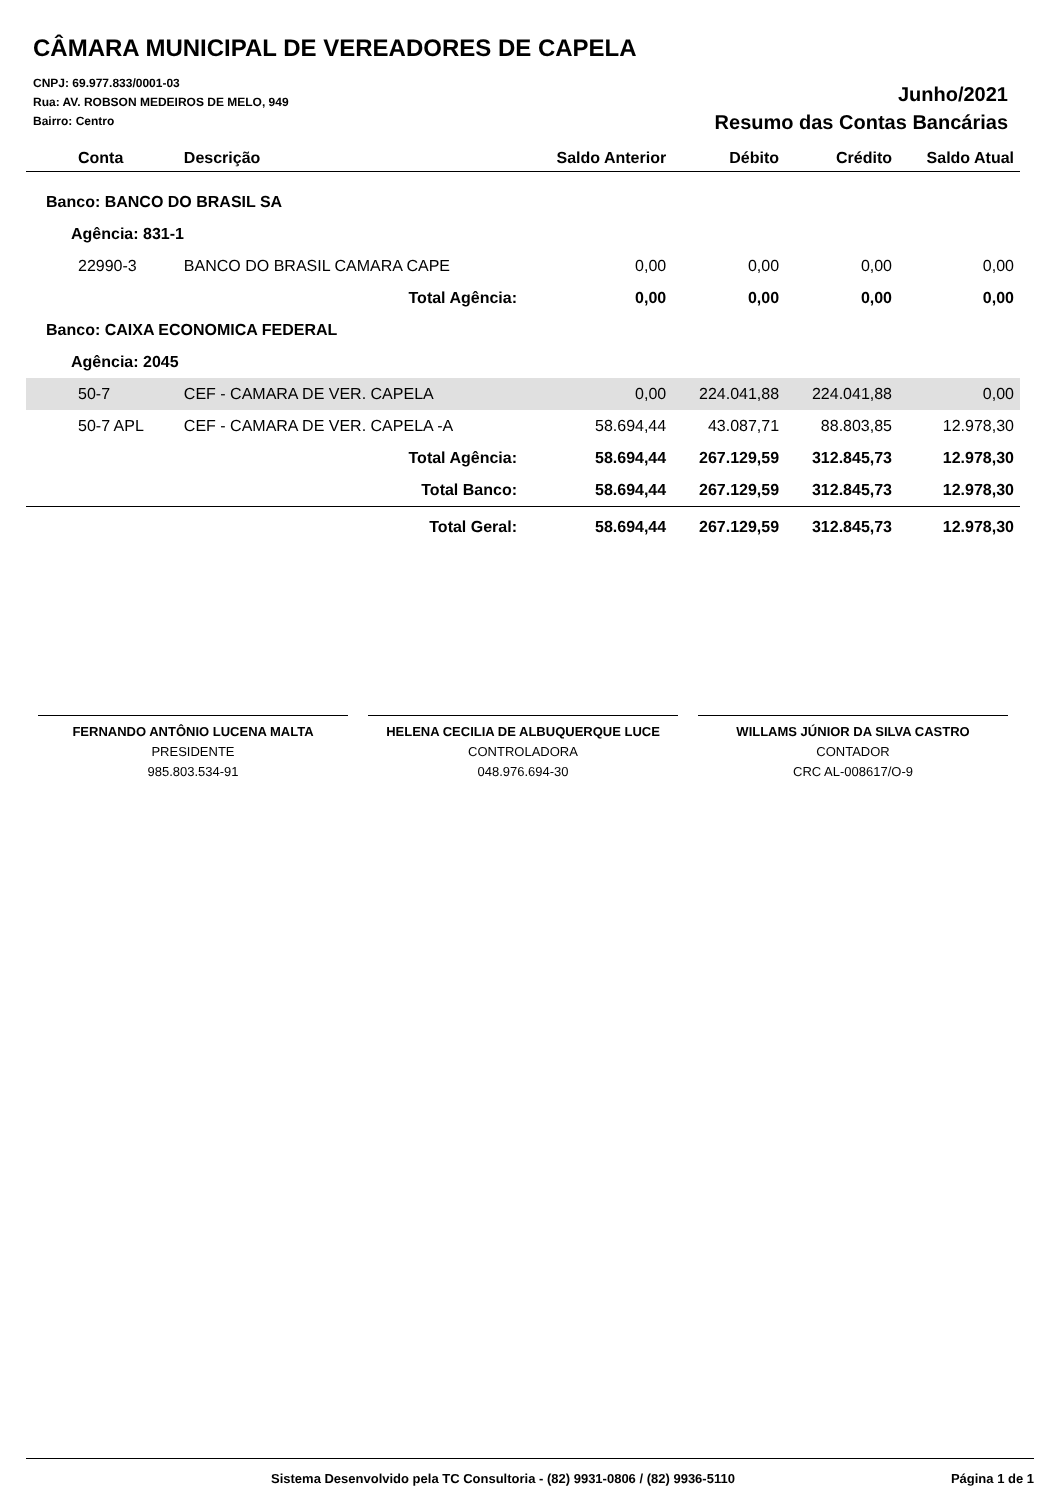CÂMARA MUNICIPAL DE VEREADORES DE CAPELA
CNPJ: 69.977.833/0001-03
Rua: AV. ROBSON MEDEIROS DE MELO, 949
Bairro: Centro
Junho/2021
Resumo das Contas Bancárias
| Conta | Descrição | Saldo Anterior | Débito | Crédito | Saldo Atual |
| --- | --- | --- | --- | --- | --- |
| Banco: BANCO DO BRASIL SA | | | | | |
| Agência: 831-1 | | | | | |
| 22990-3 | BANCO DO BRASIL CAMARA CAPE | 0,00 | 0,00 | 0,00 | 0,00 |
| | Total Agência: | 0,00 | 0,00 | 0,00 | 0,00 |
| Banco: CAIXA ECONOMICA FEDERAL | | | | | |
| Agência: 2045 | | | | | |
| 50-7 | CEF - CAMARA DE VER. CAPELA | 0,00 | 224.041,88 | 224.041,88 | 0,00 |
| 50-7 APL | CEF - CAMARA DE VER. CAPELA -A | 58.694,44 | 43.087,71 | 88.803,85 | 12.978,30 |
| | Total Agência: | 58.694,44 | 267.129,59 | 312.845,73 | 12.978,30 |
| | Total Banco: | 58.694,44 | 267.129,59 | 312.845,73 | 12.978,30 |
| | Total Geral: | 58.694,44 | 267.129,59 | 312.845,73 | 12.978,30 |
FERNANDO ANTÔNIO LUCENA MALTA
PRESIDENTE
985.803.534-91
HELENA CECILIA DE ALBUQUERQUE LUCE
CONTROLADORA
048.976.694-30
WILLAMS JÚNIOR DA SILVA CASTRO
CONTADOR
CRC AL-008617/O-9
Sistema Desenvolvido pela TC Consultoria - (82) 9931-0806 / (82) 9936-5110 Página 1 de 1